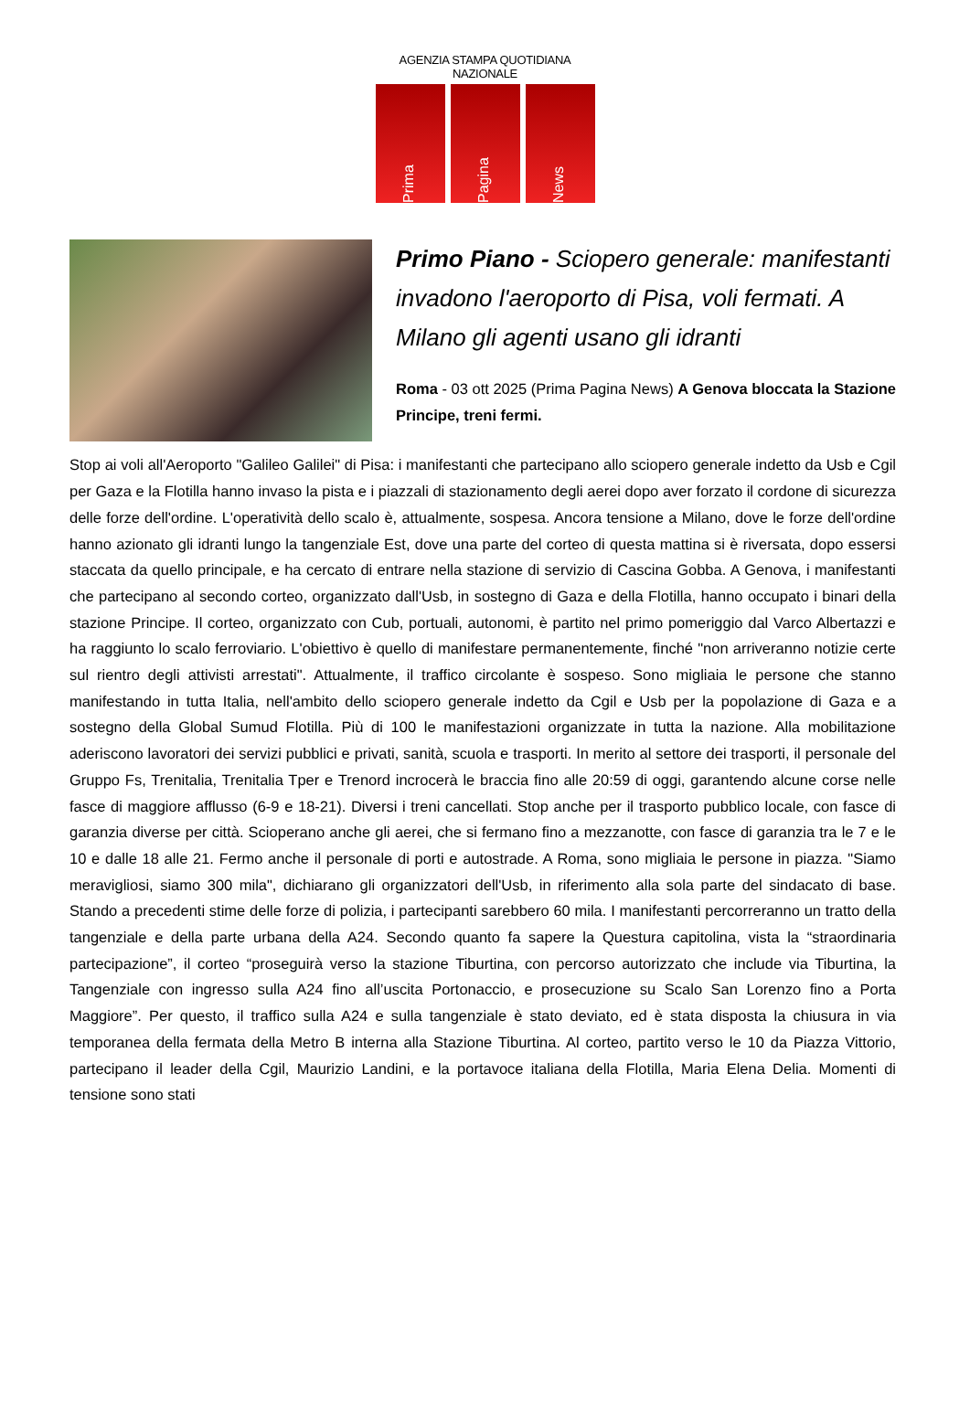AGENZIA STAMPA QUOTIDIANA NAZIONALE
Prima
Pagina
News
Primo Piano - Sciopero generale: manifestanti invadono l'aeroporto di Pisa, voli fermati. A Milano gli agenti usano gli idranti
Roma - 03 ott 2025 (Prima Pagina News) A Genova bloccata la Stazione Principe, treni fermi.
Stop ai voli all'Aeroporto "Galileo Galilei" di Pisa: i manifestanti che partecipano allo sciopero generale indetto da Usb e Cgil per Gaza e la Flotilla hanno invaso la pista e i piazzali di stazionamento degli aerei dopo aver forzato il cordone di sicurezza delle forze dell'ordine. L'operatività dello scalo è, attualmente, sospesa. Ancora tensione a Milano, dove le forze dell'ordine hanno azionato gli idranti lungo la tangenziale Est, dove una parte del corteo di questa mattina si è riversata, dopo essersi staccata da quello principale, e ha cercato di entrare nella stazione di servizio di Cascina Gobba. A Genova, i manifestanti che partecipano al secondo corteo, organizzato dall'Usb, in sostegno di Gaza e della Flotilla, hanno occupato i binari della stazione Principe. Il corteo, organizzato con Cub, portuali, autonomi, è partito nel primo pomeriggio dal Varco Albertazzi e ha raggiunto lo scalo ferroviario. L'obiettivo è quello di manifestare permanentemente, finché "non arriveranno notizie certe sul rientro degli attivisti arrestati". Attualmente, il traffico circolante è sospeso. Sono migliaia le persone che stanno manifestando in tutta Italia, nell'ambito dello sciopero generale indetto da Cgil e Usb per la popolazione di Gaza e a sostegno della Global Sumud Flotilla. Più di 100 le manifestazioni organizzate in tutta la nazione. Alla mobilitazione aderiscono lavoratori dei servizi pubblici e privati, sanità, scuola e trasporti. In merito al settore dei trasporti, il personale del Gruppo Fs, Trenitalia, Trenitalia Tper e Trenord incrocerà le braccia fino alle 20:59 di oggi, garantendo alcune corse nelle fasce di maggiore afflusso (6-9 e 18-21). Diversi i treni cancellati. Stop anche per il trasporto pubblico locale, con fasce di garanzia diverse per città. Scioperano anche gli aerei, che si fermano fino a mezzanotte, con fasce di garanzia tra le 7 e le 10 e dalle 18 alle 21. Fermo anche il personale di porti e autostrade. A Roma, sono migliaia le persone in piazza. "Siamo meravigliosi, siamo 300 mila", dichiarano gli organizzatori dell'Usb, in riferimento alla sola parte del sindacato di base. Stando a precedenti stime delle forze di polizia, i partecipanti sarebbero 60 mila. I manifestanti percorreranno un tratto della tangenziale e della parte urbana della A24. Secondo quanto fa sapere la Questura capitolina, vista la “straordinaria partecipazione”, il corteo “proseguirà verso la stazione Tiburtina, con percorso autorizzato che include via Tiburtina, la Tangenziale con ingresso sulla A24 fino all’uscita Portonaccio, e prosecuzione su Scalo San Lorenzo fino a Porta Maggiore”. Per questo, il traffico sulla A24 e sulla tangenziale è stato deviato, ed è stata disposta la chiusura in via temporanea della fermata della Metro B interna alla Stazione Tiburtina. Al corteo, partito verso le 10 da Piazza Vittorio, partecipano il leader della Cgil, Maurizio Landini, e la portavoce italiana della Flotilla, Maria Elena Delia. Momenti di tensione sono stati